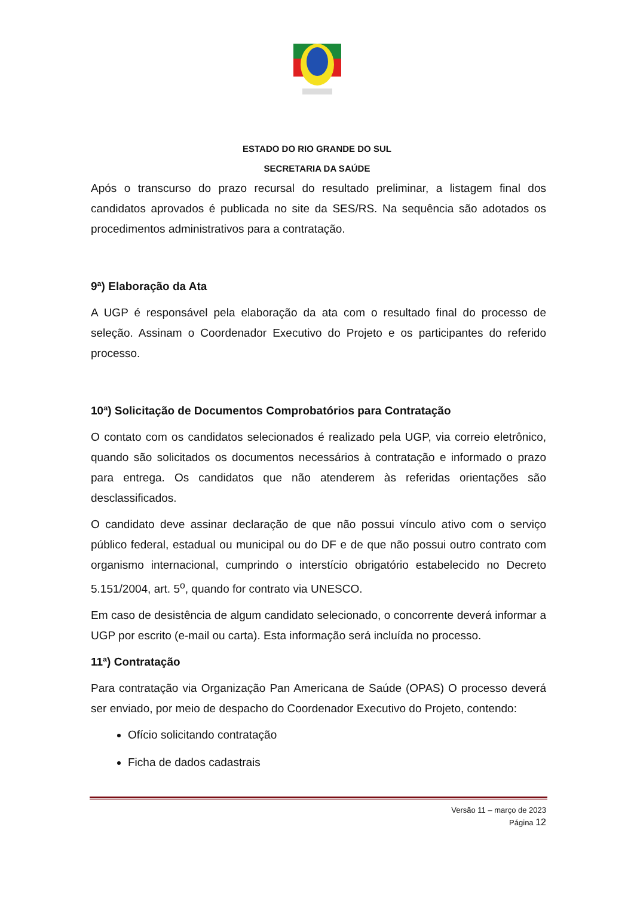ESTADO DO RIO GRANDE DO SUL
SECRETARIA DA SAÚDE
Após o transcurso do prazo recursal do resultado preliminar, a listagem final dos candidatos aprovados é publicada no site da SES/RS. Na sequência são adotados os procedimentos administrativos para a contratação.
9ª) Elaboração da Ata
A UGP é responsável pela elaboração da ata com o resultado final do processo de seleção. Assinam o Coordenador Executivo do Projeto e os participantes do referido processo.
10ª) Solicitação de Documentos Comprobatórios para Contratação
O contato com os candidatos selecionados é realizado pela UGP, via correio eletrônico, quando são solicitados os documentos necessários à contratação e informado o prazo para entrega. Os candidatos que não atenderem às referidas orientações são desclassificados.
O candidato deve assinar declaração de que não possui vínculo ativo com o serviço público federal, estadual ou municipal ou do DF e de que não possui outro contrato com organismo internacional, cumprindo o interstício obrigatório estabelecido no Decreto 5.151/2004, art. 5<sup>o</sup>, quando for contrato via UNESCO.
Em caso de desistência de algum candidato selecionado, o concorrente deverá informar a UGP por escrito (e-mail ou carta). Esta informação será incluída no processo.
11ª) Contratação
Para contratação via Organização Pan Americana de Saúde (OPAS) O processo deverá ser enviado, por meio de despacho do Coordenador Executivo do Projeto, contendo:
Ofício solicitando contratação
Ficha de dados cadastrais
Versão 11 – março de 2023
Página 12